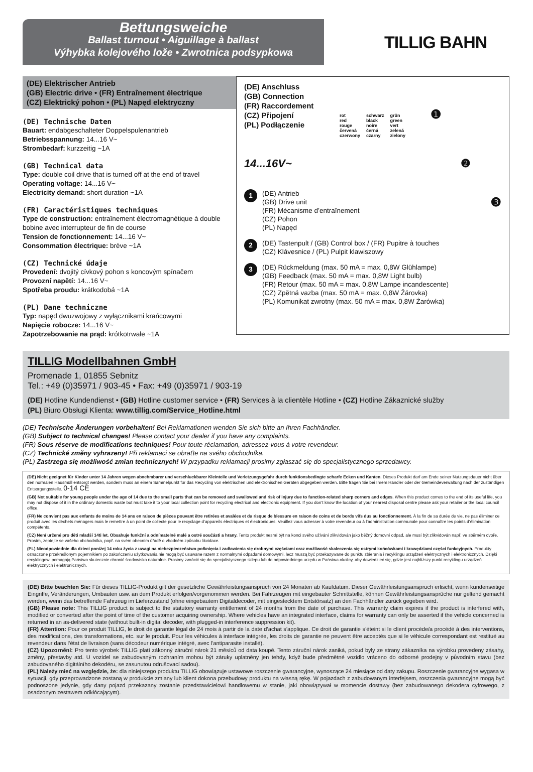Bettungsweiche
Ballast turnout • Aiguillage à ballast
Výhybka kolejového lože • Zwrotnica podsypkowa
TILLIG BAHN
(DE) Elektrischer Antrieb
(GB) Electric drive • (FR) Entraînement électrique
(CZ) Elektrický pohon • (PL) Napęd elektryczny
(DE) Technische Daten
Bauart: endabgeschalteter Doppelspulenantrieb
Betriebsspannung: 14...16 V~
Strombedarf: kurzzeitig ~1A
(GB) Technical data
Type: double coil drive that is turned off at the end of travel
Operating voltage: 14...16 V~
Electricity demand: short duration ~1A
(FR) Caractéristiques techniques
Type de construction: entraînement électromagnétique à double bobine avec interrupteur de fin de course
Tension de fonctionnement: 14...16 V~
Consommation électrique: brève ~1A
(CZ) Technické údaje
Provedení: dvojitý cívkový pohon s koncovým spínačem
Provozní napětí: 14...16 V~
Spotřeba proudu: krátkodobá ~1A
(PL) Dane techniczne
Typ: napęd dwuzwojowy z wyłącznikami krańcowymi
Napięcie robocze: 14...16 V~
Zapotrzebowanie na prąd: krótkotrwałe ~1A
(DE) Anschluss
(GB) Connection
(FR) Raccordement
(CZ) Připojení
(PL) Podłączenie
rot
red
rouge
červená
czerwony schwarz
black
noire
černá
czarny grün
green
vert
zelená
zielony
❶
14...16V~ ❷
❸
1 (DE) Antrieb
(GB) Drive unit
(FR) Mécanisme d’entraînement
(CZ) Pohon
(PL) Napęd
2 (DE) Tastenpult / (GB) Control box / (FR) Pupitre à touches
(CZ) Klávesnice / (PL) Pulpit klawiszowy
3 (DE) Rückmeldung (max. 50 mA = max. 0,8W Glühlampe)
(GB) Feedback (max. 50 mA = max. 0,8W Light bulb)
(FR) Retour (max. 50 mA = max. 0,8W Lampe incandescente)
(CZ) Zpětná vazba (max. 50 mA = max. 0,8W Žárovka)
(PL) Komunikat zwrotny (max. 50 mA = max. 0,8W Żarówka)
TILLIG Modellbahnen GmbH
Promenade 1, 01855 Sebnitz
Tel.: +49 (0)35971 / 903-45 • Fax: +49 (0)35971 / 903-19
(DE) Hotline Kundendienst • (GB) Hotline customer service • (FR) Services à la clientèle Hotline • (CZ) Hotline Zákaznické služby
(PL) Biuro Obsługi Klienta: www.tillig.com/Service_Hotline.html
(DE) Technische Änderungen vorbehalten! Bei Reklamationen wenden Sie sich bitte an Ihren Fachhändler.
(GB) Subject to technical changes! Please contact your dealer if you have any complaints.
(FR) Sous réserve de modifications techniques! Pour toute réclamation, adressez-vous à votre revendeur.
(CZ) Technické změny vyhrazeny! Při reklamaci se obraťte na svého obchodníka.
(PL) Zastrzega się możliwość zmian technicznych! W przypadku reklamacji prosimy zgłaszać się do specjalistycznego sprzedawcy.
(DE) Nicht geeignet für Kinder unter 14 Jahren wegen abnehmbarer und verschluckbarer Kleinteile und Verletzungsgefahr durch funktionsbedingte scharfe Ecken und Kanten. Dieses Produkt darf am Ende seiner Nutzungsdauer nicht über den normalen Hausmüll entsorgt werden, sondern muss an einem Sammelpunkt für das Recycling von elektrischen und elektronischen Geräten abgegeben werden. Bitte fragen Sie bei Ihrem Händler oder der Gemeindeverwaltung nach der zuständigen Entsorgungsstelle. 0-14 CE
(GB) Not suitable for young people under the age of 14 due to the small parts that can be removed and swallowed and risk of injury due to function-related sharp corners and edges. When this product comes to the end of its useful life, you may not dispose of it in the ordinary domestic waste but must take it to your local collection point for recycling electrical and electronic equipment. If you don’t know the location of your nearest disposal centre please ask your retailer or the local council office.
(FR) Ne convient pas aux enfants de moins de 14 ans en raison de pièces pouvant être retirées et avalées et du risque de blessure en raison de coins et de bords vifs dus au fonctionnement. À la fin de sa durée de vie, ne pas éliminer ce produit avec les déchets ménagers mais le remettre à un point de collecte pour le recyclage d’appareils électriques et électroniques. Veuillez vous adresser à votre revendeur ou à l’administration communale pour connaître les points d’élimination compétents.
(CZ) Není určené pro děti mladší 14ti let. Obsahuje funkční a odnímatelné malé a ostré součásti a hrany. Tento produkt nesmí být na konci svého užívání zlikvidován jako běžný domovní odpad, ale musí být zlikvidován např. ve sběrném dvoře. Prosím, zeptejte se vašeho obchodníka, popř. na svém obecním úřadě o vhodném způsobu likvidace.
(PL) Nieodpowiednie dla dzieci poniżej 14 roku życia z uwagi na niebezpieczeństwo połknięcia i zadławienia się drobnymi częściami oraz możliwość skaleczenia się ostrymi końcówkami i krawędziami części funkcyjnych. Produkty oznaczone przekreślonym pojemnikiem po zakończeniu użytkowania nie mogą być usuwane razem z normalnymi odpadami domowymi, lecz muszą być przekazywane do punktu zbierania i recyklingu urządzeń elektrycznych i elektronicznych. Dzięki recyklingowi pomagają Państwo skutecznie chronić środowisko naturalne. Prosimy zwrócić się do specjalistycznego sklepu lub do odpowiedniego urzędu w Państwa okolicy, aby dowiedzieć się, gdzie jest najbliższy punkt recyklingu urządzeń elektrycznych i elektronicznych.
(DE) Bitte beachten Sie: Für dieses TILLIG-Produkt gilt der gesetzliche Gewährleistungsanspruch von 24 Monaten ab Kaufdatum. Dieser Gewährleistungsanspruch erlischt, wenn kundenseitige Eingriffe, Veränderungen, Umbauten usw. an dem Produkt erfolgen/vorgenommen werden. Bei Fahrzeugen mit eingebauter Schnittstelle, können Gewährleistungsansprüche nur geltend gemacht werden, wenn das betreffende Fahrzeug im Lieferzustand (ohne eingebautem Digitaldecoder, mit eingestecktem Entstörsatz) an den Fachhändler zurück gegeben wird.
(GB) Please note: This TILLIG product is subject to the statutory warranty entitlement of 24 months from the date of purchase. This warranty claim expires if the product is interfered with, modified or converted after the point of time of the customer acquiring ownership. Where vehicles have an integrated interface, claims for warranty can only be asserted if the vehicle concerned is returned in an as-delivered state (without built-in digital decoder, with plugged-in interference suppression kit).
(FR) Attention: Pour ce produit TILLIG, le droit de garantie légal de 24 mois à partir de la date d’achat s’applique. Ce droit de garantie s’éteint si le client procède/a procédé à des interventions, des modifications, des transformations, etc. sur le produit. Pour les véhicules à interface intégrée, les droits de garantie ne peuvent être acceptés que si le véhicule correspondant est restitué au revendeur dans l’état de livraison (sans décodeur numérique intégré, avec l’antiparasite installé).
(CZ) Upozornění: Pro tento výrobek TILLIG platí zákonný záruční nárok 21 měsíců od data koupě. Tento záruční nárok zaniká, pokud byly ze strany zákazníka na výrobku provedeny zásahy, změny, přestavby atd. U vozidel se zabudovaným rozhraním mohou být záruky uplatněny jen tehdy, když bude předmětné vozidlo vráceno do odborné prodejny v původním stavu (bez zabudovaného digitálního dekodéru, se zasunutou odrušovací sadou).
(PL) Należy mieć na względzie, że: dla niniejszego produktu TILLIG obowiązuje ustawowe roszczenie gwarancyjne, wynoszące 24 miesiące od daty zakupu. Roszczenie gwarancyjne wygasa w sytuacji, gdy przeprowadzone zostaną w produkcie zmiany lub klient dokona przebudowy produktu na własną rękę. W pojazdach z zabudowanym interfejsem, roszczenia gwarancyjne mogą być podnoszone jedynie, gdy dany pojazd przekazany zostanie przedstawicielowi handlowemu w stanie, jaki obowiązywał w momencie dostawy (bez zabudowanego dekodera cyfrowego, z osadzonym zestawem odkłócającym).